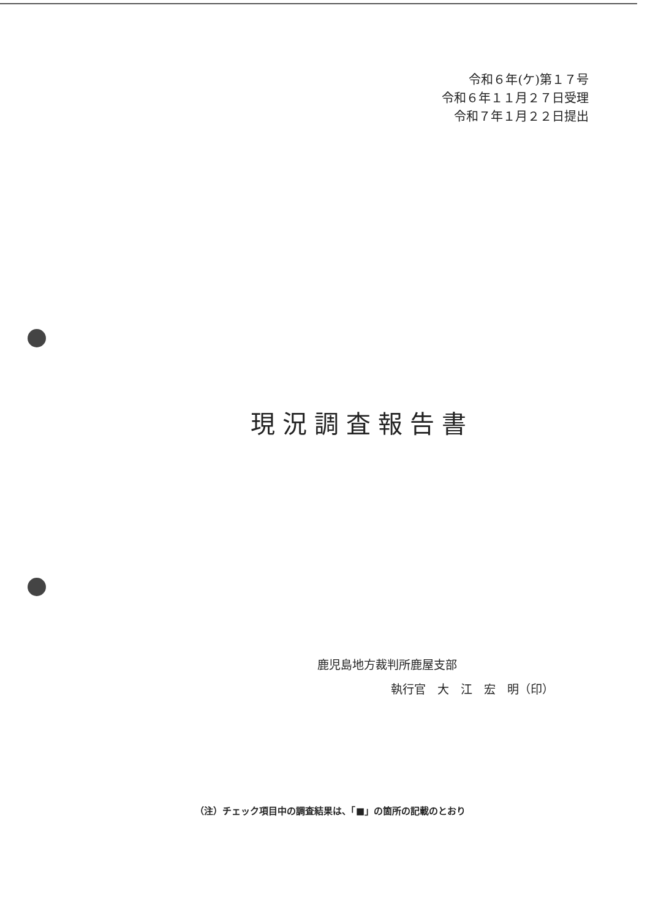令和６年(ケ)第１７号
令和６年１１月２７日受理
令和７年１月２２日提出
現況調査報告書
鹿児島地方裁判所鹿屋支部
執行官　大　江　宏　明（印）
（注）チェック項目中の調査結果は、「■」の箇所の記載のとおり